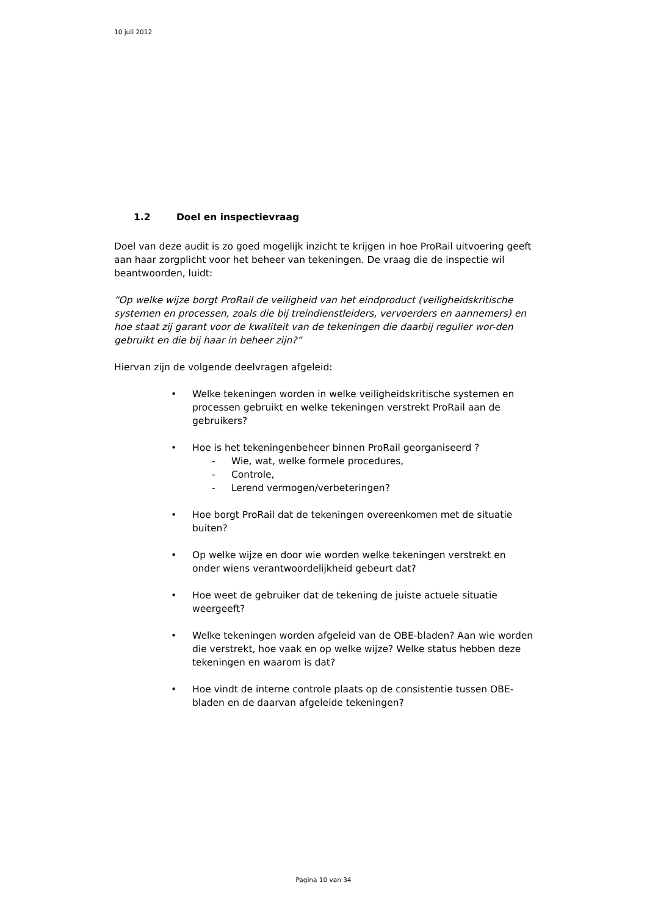10 juli 2012
1.2 Doel en inspectievraag
Doel van deze audit is zo goed mogelijk inzicht te krijgen in hoe ProRail uitvoering geeft aan haar zorgplicht voor het beheer van tekeningen. De vraag die de inspectie wil beantwoorden, luidt:
“Op welke wijze borgt ProRail de veiligheid van het eindproduct (veiligheidskritische systemen en processen, zoals die bij treindienstleiders, vervoerders en aannemers) en hoe staat zij garant voor de kwaliteit van de tekeningen die daarbij regulier wor-den gebruikt en die bij haar in beheer zijn?”
Hiervan zijn de volgende deelvragen afgeleid:
• Welke tekeningen worden in welke veiligheidskritische systemen en processen gebruikt en welke tekeningen verstrekt ProRail aan de gebruikers?
• Hoe is het tekeningenbeheer binnen ProRail georganiseerd ?
- Wie, wat, welke formele procedures,
- Controle,
- Lerend vermogen/verbeteringen?
• Hoe borgt ProRail dat de tekeningen overeenkomen met de situatie buiten?
• Op welke wijze en door wie worden welke tekeningen verstrekt en onder wiens verantwoordelijkheid gebeurt dat?
• Hoe weet de gebruiker dat de tekening de juiste actuele situatie weergeeft?
• Welke tekeningen worden afgeleid van de OBE-bladen? Aan wie worden die verstrekt, hoe vaak en op welke wijze? Welke status hebben deze tekeningen en waarom is dat?
• Hoe vindt de interne controle plaats op de consistentie tussen OBE-bladen en de daarvan afgeleide tekeningen?
Pagina 10 van 34